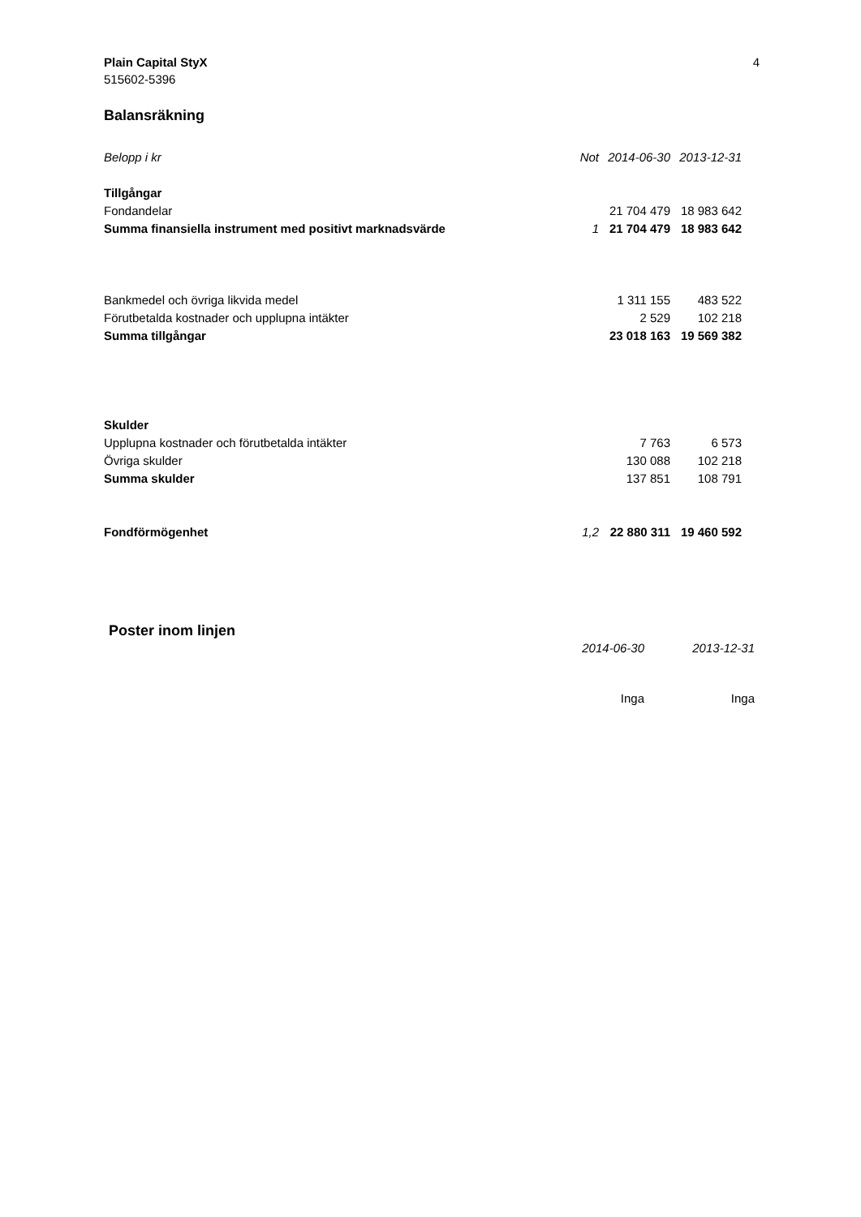Plain Capital StyX
515602-5396
4
Balansräkning
| Belopp i kr | Not | 2014-06-30 | 2013-12-31 |
| --- | --- | --- | --- |
| Tillgångar | | | |
| Fondandelar | | 21 704 479 | 18 983 642 |
| Summa finansiella instrument med positivt marknadsvärde | 1 | 21 704 479 | 18 983 642 |
| Bankmedel och övriga likvida medel | | 1 311 155 | 483 522 |
| Förutbetalda kostnader och upplupna intäkter | | 2 529 | 102 218 |
| Summa tillgångar | | 23 018 163 | 19 569 382 |
| Skulder | | | |
| Upplupna kostnader och förutbetalda intäkter | | 7 763 | 6 573 |
| Övriga skulder | | 130 088 | 102 218 |
| Summa skulder | | 137 851 | 108 791 |
| Fondförmögenhet | 1,2 | 22 880 311 | 19 460 592 |
Poster inom linjen
| | 2014-06-30 | 2013-12-31 |
| | Inga | Inga |